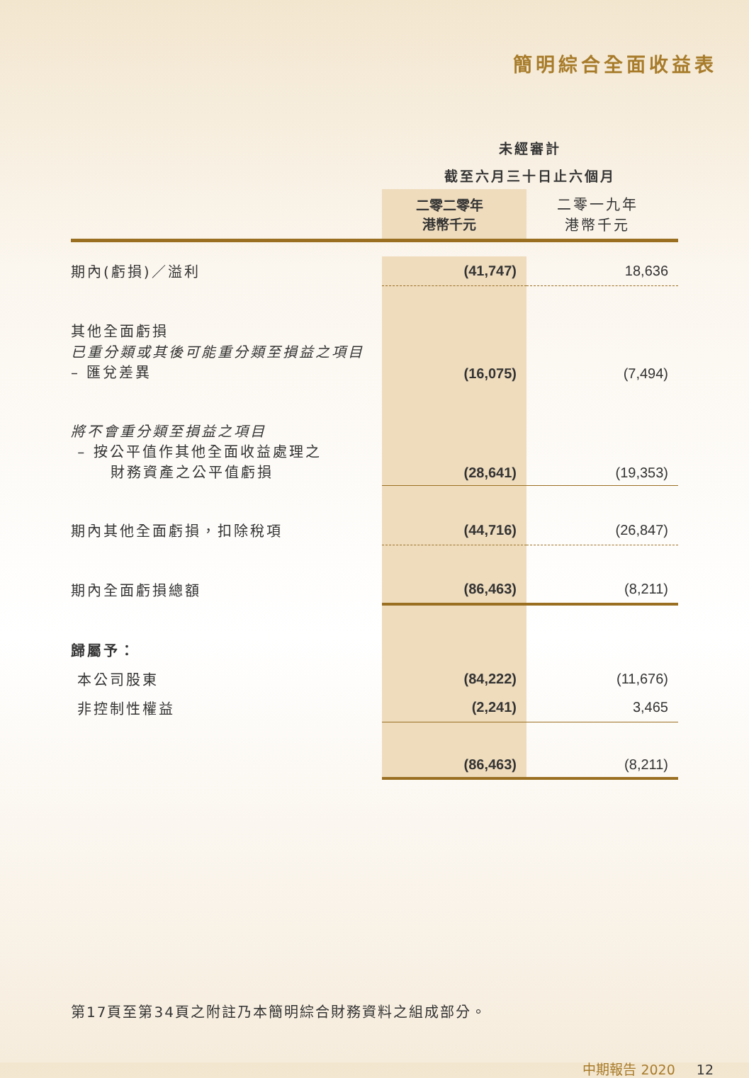簡明綜合全面收益表
| | 未經審計 | |
| | 截至六月三十日止六個月 | |
| | 二零二零年 港幣千元 | 二零一九年 港幣千元 |
| 期內(虧損)／溢利 | (41,747) | 18,636 |
| 其他全面虧損 已重分類或其後可能重分類至損益之項目 – 匯兌差異 | (16,075) | (7,494) |
| 將不會重分類至損益之項目 – 按公平值作其他全面收益處理之 財務資產之公平值虧損 | (28,641) | (19,353) |
| 期內其他全面虧損，扣除稅項 | (44,716) | (26,847) |
| 期內全面虧損總額 | (86,463) | (8,211) |
| 歸屬予： | | |
| 本公司股東 | (84,222) | (11,676) |
| 非控制性權益 | (2,241) | 3,465 |
| | (86,463) | (8,211) |
第17頁至第34頁之附註乃本簡明綜合財務資料之組成部分。
中期報告 2020 12